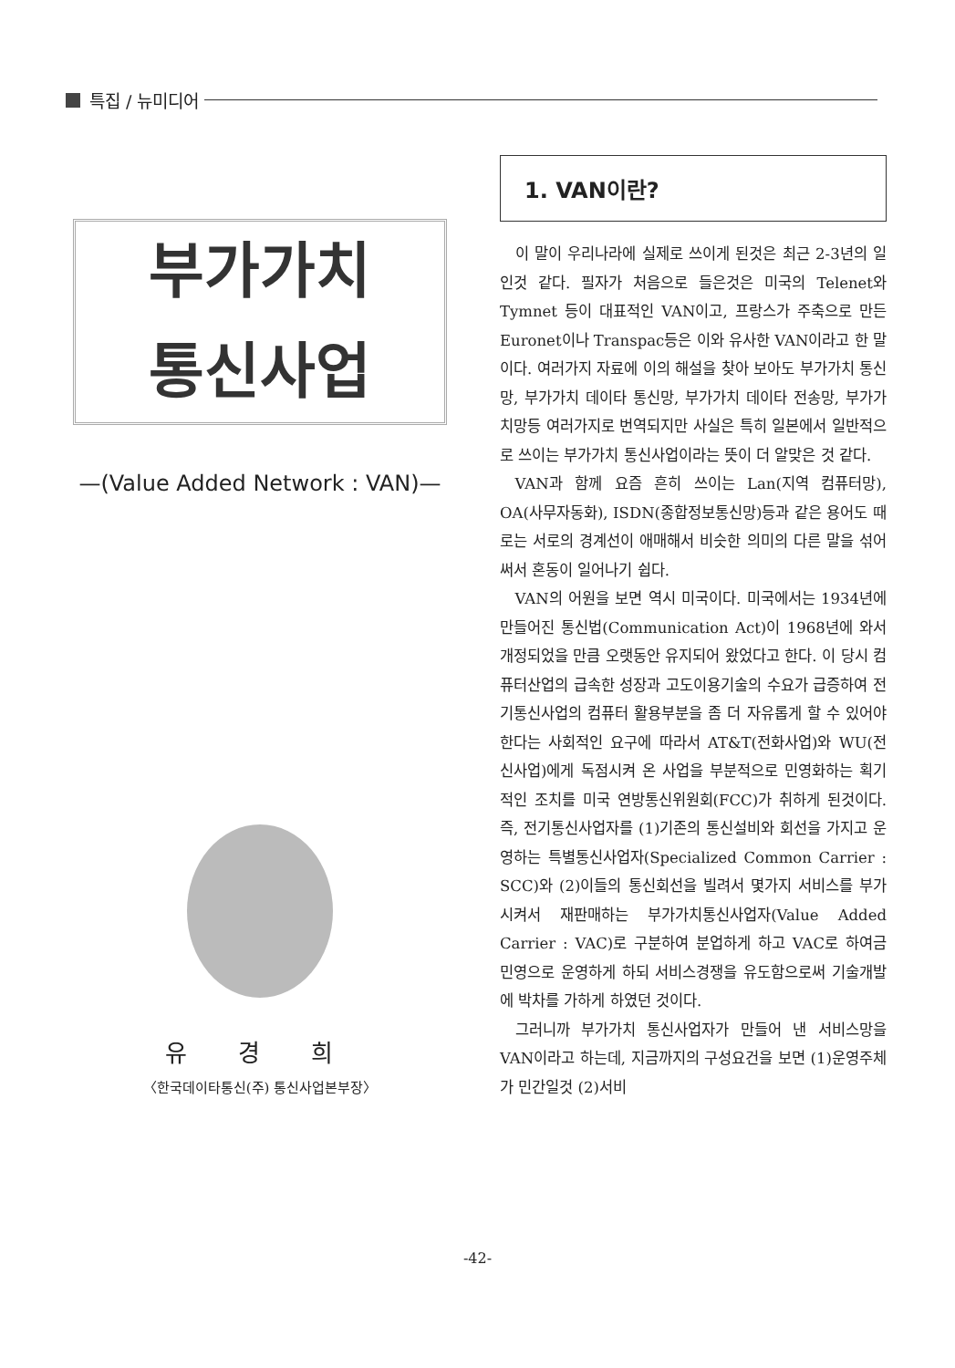특집 / 뉴미디어
부가가치
통신사업
—(Value Added Network : VAN)—
유 경 희
〈한국데이타통신(주) 통신사업본부장〉
1. VAN이란?
이 말이 우리나라에 실제로 쓰이게 된것은 최근 2-3년의 일인것 같다. 필자가 처음으로 들은것은 미국의 Telenet와 Tymnet 등이 대표적인 VAN이고, 프랑스가 주축으로 만든 Euronet이나 Transpac등은 이와 유사한 VAN이라고 한 말이다. 여러가지 자료에 이의 해설을 찾아 보아도 부가가치 통신망, 부가가치 데이타 통신망, 부가가치 데이타 전송망, 부가가치망등 여러가지로 번역되지만 사실은 특히 일본에서 일반적으로 쓰이는 부가가치 통신사업이라는 뜻이 더 알맞은 것 같다.
VAN과 함께 요즘 흔히 쓰이는 Lan(지역 컴퓨터망), OA(사무자동화), ISDN(종합정보통신망)등과 같은 용어도 때로는 서로의 경계선이 애매해서 비슷한 의미의 다른 말을 섞어 써서 혼동이 일어나기 쉽다.
VAN의 어원을 보면 역시 미국이다. 미국에서는 1934년에 만들어진 통신법(Communication Act)이 1968년에 와서 개정되었을 만큼 오랫동안 유지되어 왔었다고 한다. 이 당시 컴퓨터산업의 급속한 성장과 고도이용기술의 수요가 급증하여 전기통신사업의 컴퓨터 활용부분을 좀 더 자유롭게 할 수 있어야 한다는 사회적인 요구에 따라서 AT&T(전화사업)와 WU(전신사업)에게 독점시켜 온 사업을 부분적으로 민영화하는 획기적인 조치를 미국 연방통신위원회(FCC)가 취하게 된것이다. 즉, 전기통신사업자를 (1)기존의 통신설비와 회선을 가지고 운영하는 특별통신사업자(Specialized Common Carrier : SCC)와 (2)이들의 통신회선을 빌려서 몇가지 서비스를 부가시켜서 재판매하는 부가가치통신사업자(Value Added Carrier : VAC)로 구분하여 분업하게 하고 VAC로 하여금 민영으로 운영하게 하되 서비스경쟁을 유도함으로써 기술개발에 박차를 가하게 하였던 것이다.
그러니까 부가가치 통신사업자가 만들어 낸 서비스망을 VAN이라고 하는데, 지금까지의 구성요건을 보면 (1)운영주체가 민간일것 (2)서비
-42-